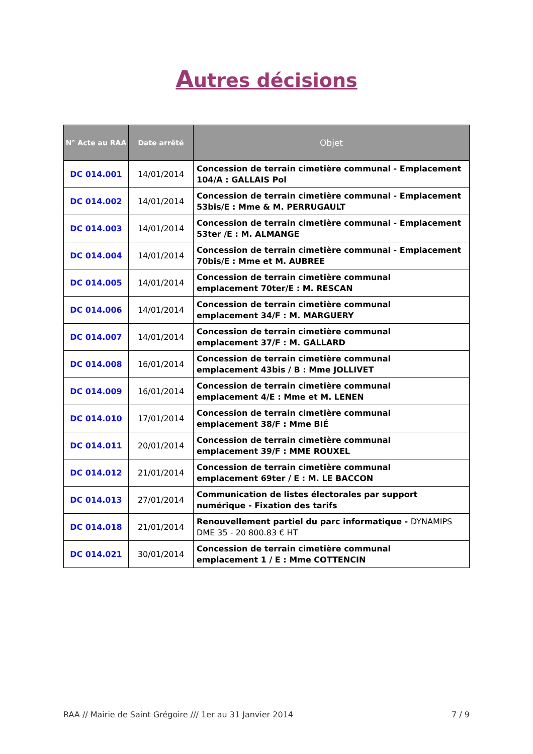Autres décisions
| N° Acte au RAA | Date arrêté | Objet |
| --- | --- | --- |
| DC 014.001 | 14/01/2014 | Concession de terrain cimetière communal - Emplacement 104/A : GALLAIS Pol |
| DC 014.002 | 14/01/2014 | Concession de terrain cimetière communal - Emplacement 53bis/E : Mme & M. PERRUGAULT |
| DC 014.003 | 14/01/2014 | Concession de terrain cimetière communal - Emplacement 53ter /E : M. ALMANGE |
| DC 014.004 | 14/01/2014 | Concession de terrain cimetière communal - Emplacement 70bis/E : Mme et M. AUBREE |
| DC 014.005 | 14/01/2014 | Concession de terrain cimetière communal emplacement 70ter/E : M. RESCAN |
| DC 014.006 | 14/01/2014 | Concession de terrain cimetière communal emplacement 34/F : M. MARGUERY |
| DC 014.007 | 14/01/2014 | Concession de terrain cimetière communal emplacement 37/F : M. GALLARD |
| DC 014.008 | 16/01/2014 | Concession de terrain cimetière communal emplacement 43bis / B : Mme JOLLIVET |
| DC 014.009 | 16/01/2014 | Concession de terrain cimetière communal emplacement 4/E : Mme et M. LENEN |
| DC 014.010 | 17/01/2014 | Concession de terrain cimetière communal emplacement 38/F : Mme BIÉ |
| DC 014.011 | 20/01/2014 | Concession de terrain cimetière communal emplacement 39/F : MME ROUXEL |
| DC 014.012 | 21/01/2014 | Concession de terrain cimetière communal emplacement 69ter / E : M. LE BACCON |
| DC 014.013 | 27/01/2014 | Communication de listes électorales par support numérique - Fixation des tarifs |
| DC 014.018 | 21/01/2014 | Renouvellement partiel du parc informatique - DYNAMIPS DME 35 - 20 800.83 € HT |
| DC 014.021 | 30/01/2014 | Concession de terrain cimetière communal emplacement 1 / E : Mme COTTENCIN |
RAA // Mairie de Saint Grégoire /// 1er au 31 Janvier 2014 7 / 9